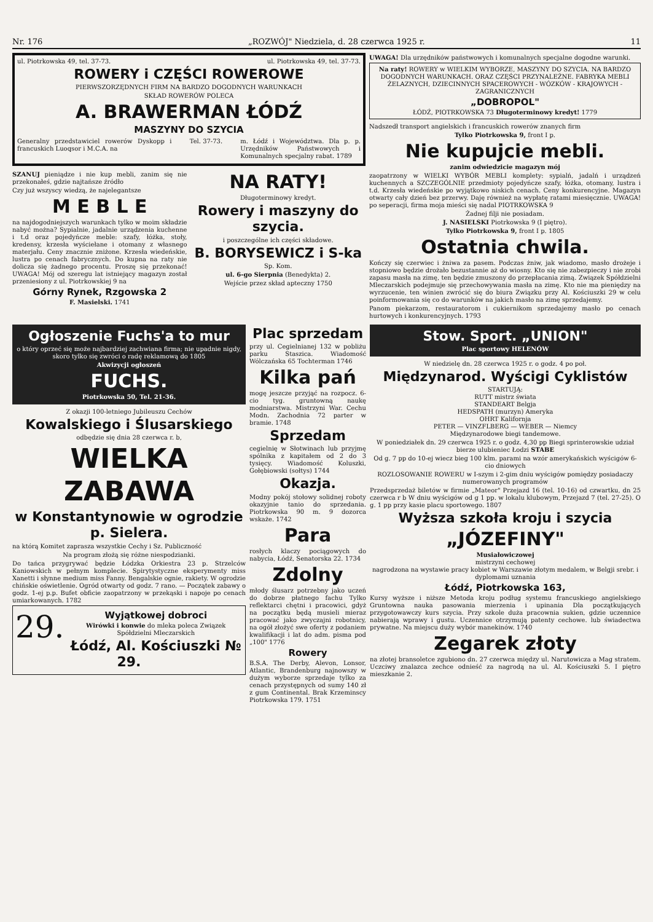Nr. 176 „ROZWÓJ" Niedziela, d. 28 czerwca 1925 r. 11
ul. Piotrkowska 49, tel. 37-73. ul. Piotrkowska 49, tel. 37-73.
ROWERY i CZĘŚCI ROWEROWE
PIERWSZORZĘDNYCH FIRM NA BARDZO DOGODNYCH WARUNKACH
SKŁAD ROWERÓW POLECA
A. BRAWERMAN ŁÓDŹ
MASZYNY DO SZYCIA
Generalny przedstawiciel rowerów Dyskopp i francuskich Luoqsor i M.C.A. na
Tel. 37-73. m. Łódź i Województwa. Dla p. p. Urzędników Państwowych i Komunalnych specjalny rabat. 1789
SZANUJ pieniądze i nie kup mebli, zanim się nie przekonałeś, gdzie najtańsze źródło
Czy już wszyscy wiedzą, że najelegantsze
M E B L E
na najdogodniejszych warunkach tylko w moim składzie nabyć można? Sypialnie, jadalnie urządzenia kuchenne i t.d oraz pojedyńcze meble: szafy, łóżka, stoły, kredensy, krzesła wyściełane i otomany z własnego materjału. Ceny znacznie zniżone. Krzesła wiedeńskie, lustra po cenach fabrycznych. Do kupna na raty nie dolicza się żadnego procentu. Proszę się przekonać! UWAGA! Mój od szeregu lat istniejący magazyn został przeniesiony z ul. Piotrkowskiej 9 na
Górny Rynek, Rzgowska 2
F. Masielski. 1741
NA RATY!
Długoterminowy kredyt.
Rowery i maszyny do szycia.
i poszczególne ich części składowe.
B. BORYSEWICZ i S-ka
Sp. Kom.
ul. 6-go Sierpnia (Benedykta) 2.
Wejście przez skład apteczny 1750
UWAGA! Dla urzędników państwowych i komunalnych specjalne dogodne warunki.
Na raty! ROWERY w WIELKIM WYBORZE, MASZYNY DO SZYCIA. NA BARDZO DOGODNYCH WARUNKACH. ORAZ CZĘŚCI PRZYNALEŻNE. FABRYKA MEBLI ŻELAZNYCH, DZIECINNYCH SPACEROWYCH - WÓZKÓW - KRAJOWYCH - ZAGRANICZNYCH
„DOBROPOL"
ŁÓDŹ, PIOTRKOWSKA 73 Długoterminowy kredyt! 1779
Nadszedł transport angielskich i francuskich rowerów znanych firm
Tylko Piotrkowska 9, front I p.
Nie kupujcie mebli.
zanim odwiedzicie magazyn mój
zaopatrzony w WIELKI WYBÓR MEBLI komplety: sypialń, jadalń i urządzeń kuchennych a SZCZEGÓLNIE przedmioty pojedyńcze szafy, łóżka, otomany, lustra i t.d. Krzesła wiedeńskie po wyjątkowo niskich cenach. Ceny konkurencyjne. Magazyn otwarty cały dzień bez przerwy. Daję również na wypłatę ratami miesięcznie. UWAGA! po seperacji, firma moja mieści się nadal PIOTRKOWSKA 9
Żadnej filji nie posiadam.
J. NASIELSKI Piotrkowska 9 (I piętro).
Tylko Piotrkowska 9, front I p. 1805
Ostatnia chwila.
Kończy się czerwiec i żniwa za pasem. Podczas żniw, jak wiadomo, masło drożeje i stopniowo będzie drożało bezustannie aż do wiosny. Kto się nie zabezpieczy i nie zrobi zapasu masła na zimę, ten będzie zmuszony do przepłacania zimą. Związek Spółdzielni Mleczarskich podejmuje się przechowywania masła na zimę. Kto nie ma pieniędzy na wyrzucenie, ten winien zwrócić się do biura Związku przy Al. Kościuszki 29 w celu poinformowania się co do warunków na jakich masło na zimę sprzedajemy.
Panom piekarzom, restauratorom i cukiernikom sprzedajemy masło po cenach hurtowych i konkurencyjnych. 1793
Ogłoszenie Fuchs'a to mur
o który oprzeć się może najbardziej zachwiana firma; nie upadnie nigdy, skoro tylko się zwróci o radę reklamową do 1805
Akwizycji ogłoszeń
FUCHS.
Piotrkowska 50, Tel. 21-36.
Z okazji 100-letniego Jubileuszu Cechów
Kowalskiego i Ślusarskiego
odbędzie się dnia 28 czerwca r. b,
WIELKA ZABAWA
w Konstantynowie w ogrodzie p. Sielera.
na którą Komitet zaprasza wszystkie Cechy i Sz. Publiczność
Na program złożą się różne niespodzianki.
Do tańca przygrywać będzie Łódzka Orkiestra 23 p. Strzelców Kaniowskich w pełnym komplecie. Spirytystyczne eksperymenty miss Xanetti i słynne medium miss Fanny. Bengalskie ognie, rakiety. W ogrodzie chińskie oświetlenie. Ogród otwarty od godz. 7 rano. — Początek zabawy o godz. 1-ej p.p. Bufet obficie zaopatrzony w przekąski i napoje po cenach umiarkowanych. 1782
29.
Wyjątkowej dobroci
Wirówki i konwie do mleka poleca Związek Spółdzielni Mleczarskich
Łódź, Al. Kościuszki № 29.
Plac sprzedam
przy ul. Cegielnianej 132 w pobliżu parku Staszica. Wiadomość Wólczańska 65 Tochterman 1746
Kilka pań
mogę jeszcze przyjąć na rozpocz. 6-cio tyg. gruntowną naukę modniarstwa. Mistrzyni War. Cechu Modn. Zachodnia 72 parter w bramie. 1748
Sprzedam
cegielnię w Słotwinach lub przyjmę spólnika z kapitałem od 2 do 3 tysięcy. Wiadomość Koluszki, Gołębiowski (sołtys) 1744
Okazja.
Modny pokój stołowy solidnej roboty okazyjnie tanio do sprzedania. Piotrkowska 90 m. 9 dozorca wskaże. 1742
Para
rosłych klaczy pociągowych do nabycia, Łódź, Senatorska 22. 1734
Zdolny
młody ślusarz potrzebny jako uczeń do dobrze płatnego fachu Tylko reflektarci chętni i pracowici, gdyż na początku będą musieli mieraz pracować jako zwyczajni robotnicy, na ogół złożyć swe oferty z podaniem kwalifikacji i lat do adm. pisma pod „100" 1776
Rowery
B.S.A. The Derby, Alevon, Lonsor, Atlantic, Brandenburg najnowszy w dużym wyborze sprzedaje tylko za cenach przystępnych od sumy 140 zł z gum Continental. Brak Krzeminscy Piotrkowska 179. 1751
Stow. Sport. „UNION"
Plac sportowy HELENÓW
W niedzielę dn. 28 czerwca 1925 r. o godz. 4 po poł.
Międzynarod. Wyścigi Cyklistów
STARTUJĄ:
RUTT mistrz świata
STANDEART Belgja
HEDSPATH (murzyn) Ameryka
OHRT Kalifornja
PETER — VINZFLBERG — WEBER — Niemcy
Międzynarodowe biegi tandemowe.
W poniedziałek dn. 29 czerwca 1925 r. o godz. 4,30 pp Biegi sprinterowskie udział bierze ulubieniec Łodzi STABE
Od g. 7 pp do 10-ej wiecz bieg 100 klm. parami na wzór amerykańskich wyścigów 6-cio dniowych
ROZLOSOWANIE ROWERU w I-szym i 2-gim dniu wyścigów pomiędzy posiadaczy numerowanych programów
Przedsprzedaż biletów w firmie „Mateor" Przejazd 16 (tel. 10-16) od czwartku, dn 25 czerwca r b W dniu wyścigów od g 1 pp. w lokalu klubowym, Przejazd 7 (tel. 27-25). O g. 1 pp przy kasie placu sportowego. 1807
Wyższa szkoła kroju i szycia
„JÓZEFINY"
Musiałowiczowej
mistrzyni cechowej
nagrodzona na wystawie pracy kobiet w Warszawie złotym medalem, w Belgji srebr. i dyplomami uznania
Łódź, Piotrkowska 163,
Kursy wyższe i niższe Metoda kroju podług systemu francuskiego angielskiego Gruntowna nauka pasowania mierzenia i upinania Dla początkujących przygotowawczy kurs szycia. Przy szkole duża pracownia sukien, gdzie uczennice nabierają wprawy i gustu. Uczennice otrzymują patenty cechowe. lub świadectwa prywatne. Na miejscu duży wybór manekinów. 1740
Zegarek złoty
na złotej bransoletce zgubiono dn. 27 czerwca między ul. Narutowicza a Mag stratem. Uczciwy znalazca zechce odnieść za nagrodą na ul. Al. Kościuszki 5. I piętro mieszkanie 2.